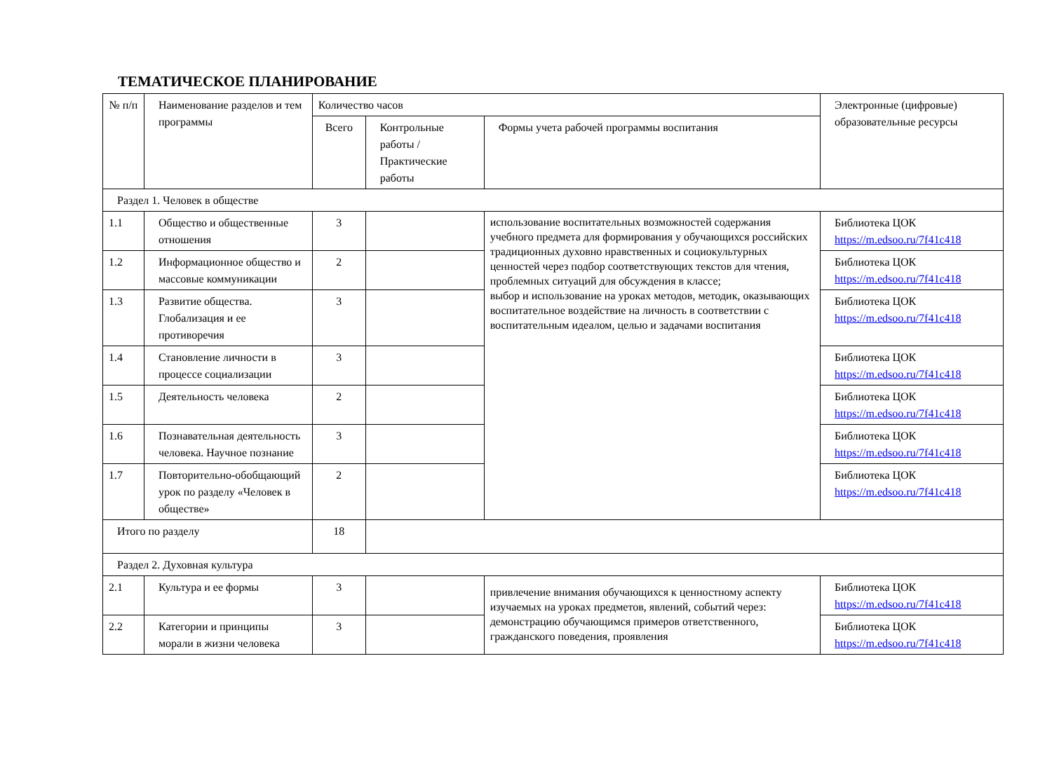ТЕМАТИЧЕСКОЕ ПЛАНИРОВАНИЕ
| № п/п | Наименование разделов и тем программы | Количество часов | | | Электронные (цифровые) образовательные ресурсы |
| --- | --- | --- | --- | --- | --- |
| | | Всего | Контрольные работы / Практические работы | Формы учета рабочей программы воспитания | |
| Раздел 1. Человек в обществе | | | | | |
| 1.1 | Общество и общественные отношения | 3 | | использование воспитательных возможностей содержания учебного предмета для формирования у обучающихся российских традиционных духовно нравственных и социокультурных ценностей через подбор соответствующих текстов для чтения, проблемных ситуаций для обсуждения в классе; выбор и использование на уроках методов, методик, оказывающих воспитательное воздействие на личность в соответствии с воспитательным идеалом, целью и задачами воспитания | Библиотека ЦОК https://m.edsoo.ru/7f41c418 |
| 1.2 | Информационное общество и массовые коммуникации | 2 | | | Библиотека ЦОК https://m.edsoo.ru/7f41c418 |
| 1.3 | Развитие общества. Глобализация и ее противоречия | 3 | | | Библиотека ЦОК https://m.edsoo.ru/7f41c418 |
| 1.4 | Становление личности в процессе социализации | 3 | | | Библиотека ЦОК https://m.edsoo.ru/7f41c418 |
| 1.5 | Деятельность человека | 2 | | | Библиотека ЦОК https://m.edsoo.ru/7f41c418 |
| 1.6 | Познавательная деятельность человека. Научное познание | 3 | | | Библиотека ЦОК https://m.edsoo.ru/7f41c418 |
| 1.7 | Повторительно-обобщающий урок по разделу «Человек в обществе» | 2 | | | Библиотека ЦОК https://m.edsoo.ru/7f41c418 |
| Итого по разделу | | 18 | | | |
| Раздел 2. Духовная культура | | | | | |
| 2.1 | Культура и ее формы | 3 | | привлечение внимания обучающихся к ценностному аспекту изучаемых на уроках предметов, явлений, событий через: демонстрацию обучающимся примеров ответственного, гражданского поведения, проявления | Библиотека ЦОК https://m.edsoo.ru/7f41c418 |
| 2.2 | Категории и принципы морали в жизни человека | 3 | | | Библиотека ЦОК https://m.edsoo.ru/7f41c418 |